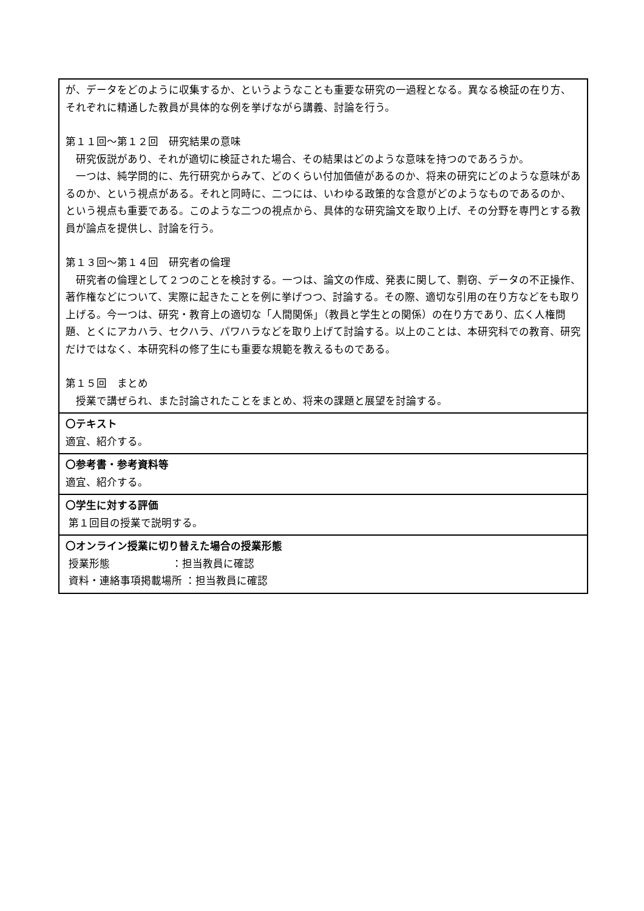| が、データをどのように収集するか、というようなことも重要な研究の一過程となる。異なる検証の在り方、それぞれに精通した教員が具体的な例を挙げながら講義、討論を行う。 第１１回～第１２回 研究結果の意味 研究仮説があり、それが適切に検証された場合、その結果はどのような意味を持つのであろうか。 一つは、純学問的に、先行研究からみて、どのくらい付加価値があるのか、将来の研究にどのような意味があるのか、という視点がある。それと同時に、二つには、いわゆる政策的な含意がどのようなものであるのか、という視点も重要である。このような二つの視点から、具体的な研究論文を取り上げ、その分野を専門とする教員が論点を提供し、討論を行う。 第１３回～第１４回 研究者の倫理 研究者の倫理として２つのことを検討する。一つは、論文の作成、発表に関して、剽窃、データの不正操作、著作権などについて、実際に起きたことを例に挙げつつ、討論する。その際、適切な引用の在り方などをも取り上げる。今一つは、研究・教育上の適切な「人間関係」（教員と学生との関係）の在り方であり、広く人権問題、とくにアカハラ、セクハラ、パワハラなどを取り上げて討論する。以上のことは、本研究科での教育、研究だけではなく、本研究科の修了生にも重要な規範を教えるものである。 第１５回 まとめ 授業で講ぜられ、また討論されたことをまとめ、将来の課題と展望を討論する。 |
| 〇テキスト 適宜、紹介する。 |
| 〇参考書・参考資料等 適宜、紹介する。 |
| 〇学生に対する評価 第１回目の授業で説明する。 |
| 〇オンライン授業に切り替えた場合の授業形態 授業形態 ：担当教員に確認 資料・連絡事項掲載場所 ：担当教員に確認 |